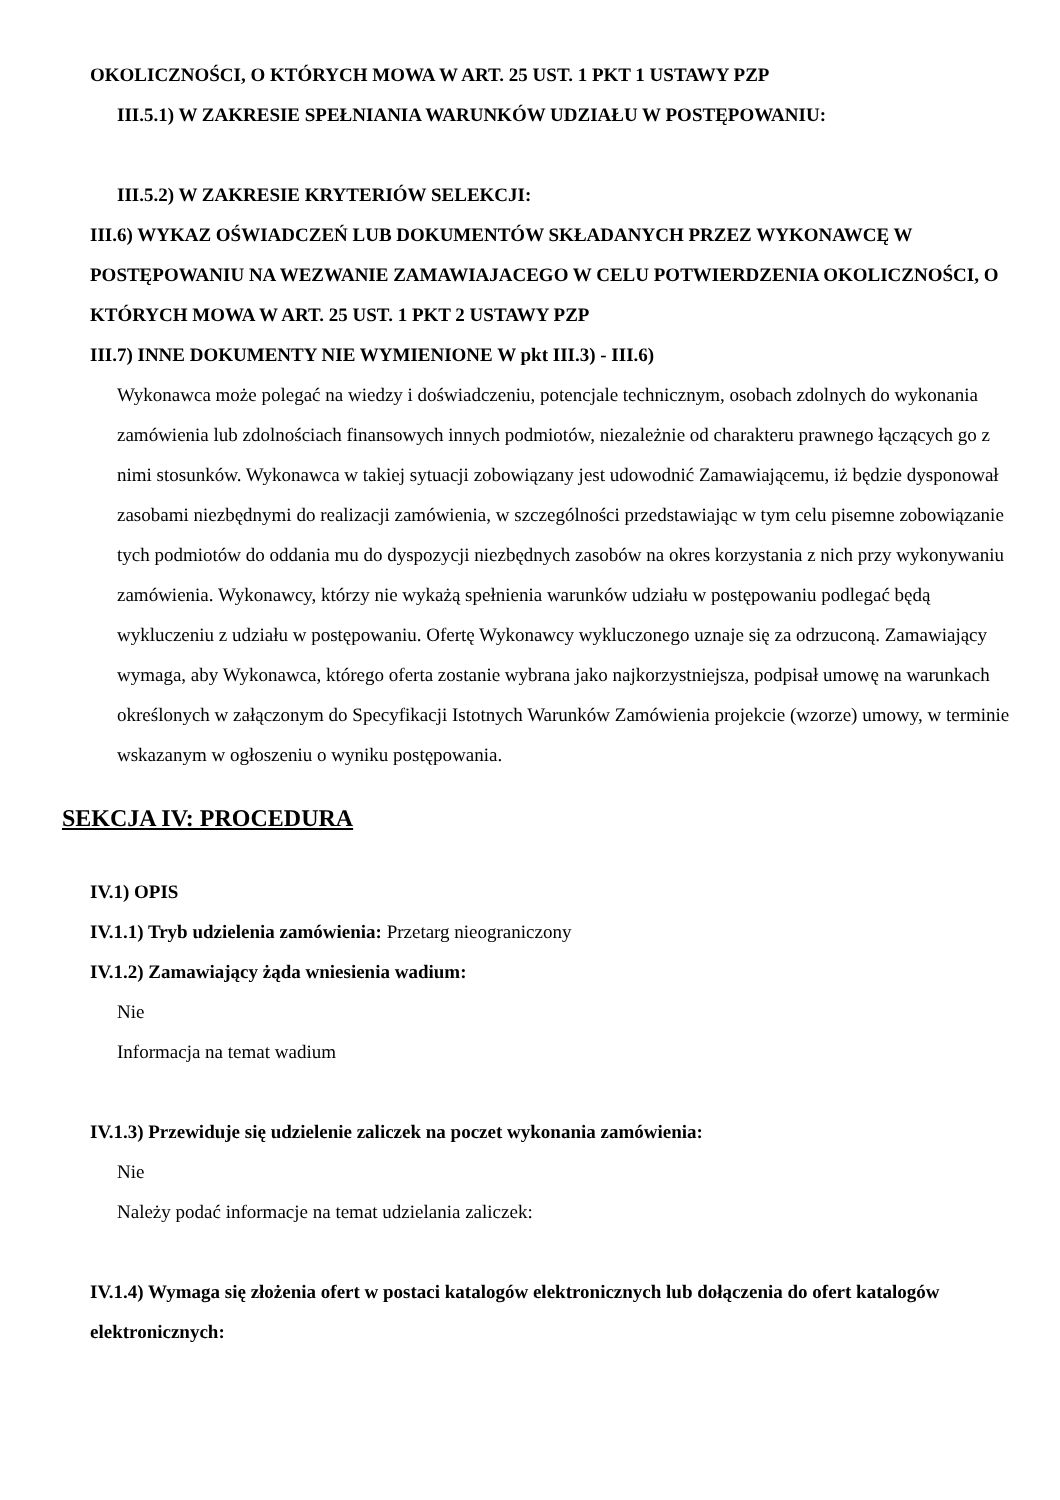OKOLICZNOŚCI, O KTÓRYCH MOWA W ART. 25 UST. 1 PKT 1 USTAWY PZP
III.5.1) W ZAKRESIE SPEŁNIANIA WARUNKÓW UDZIAŁU W POSTĘPOWANIU:
III.5.2) W ZAKRESIE KRYTERIÓW SELEKCJI:
III.6) WYKAZ OŚWIADCZEŃ LUB DOKUMENTÓW SKŁADANYCH PRZEZ WYKONAWCĘ W POSTĘPOWANIU NA WEZWANIE ZAMAWIAJACEGO W CELU POTWIERDZENIA OKOLICZNOŚCI, O KTÓRYCH MOWA W ART. 25 UST. 1 PKT 2 USTAWY PZP
III.7) INNE DOKUMENTY NIE WYMIENIONE W pkt III.3) - III.6)
Wykonawca może polegać na wiedzy i doświadczeniu, potencjale technicznym, osobach zdolnych do wykonania zamówienia lub zdolnościach finansowych innych podmiotów, niezależnie od charakteru prawnego łączących go z nimi stosunków. Wykonawca w takiej sytuacji zobowiązany jest udowodnić Zamawiającemu, iż będzie dysponował zasobami niezbędnymi do realizacji zamówienia, w szczególności przedstawiając w tym celu pisemne zobowiązanie tych podmiotów do oddania mu do dyspozycji niezbędnych zasobów na okres korzystania z nich przy wykonywaniu zamówienia. Wykonawcy, którzy nie wykażą spełnienia warunków udziału w postępowaniu podlegać będą wykluczeniu z udziału w postępowaniu. Ofertę Wykonawcy wykluczonego uznaje się za odrzuconą. Zamawiający wymaga, aby Wykonawca, którego oferta zostanie wybrana jako najkorzystniejsza, podpisał umowę na warunkach określonych w załączonym do Specyfikacji Istotnych Warunków Zamówienia projekcie (wzorze) umowy, w terminie wskazanym w ogłoszeniu o wyniku postępowania.
SEKCJA IV: PROCEDURA
IV.1) OPIS
IV.1.1) Tryb udzielenia zamówienia: Przetarg nieograniczony
IV.1.2) Zamawiający żąda wniesienia wadium:
Nie
Informacja na temat wadium
IV.1.3) Przewiduje się udzielenie zaliczek na poczet wykonania zamówienia:
Nie
Należy podać informacje na temat udzielania zaliczek:
IV.1.4) Wymaga się złożenia ofert w postaci katalogów elektronicznych lub dołączenia do ofert katalogów elektronicznych: